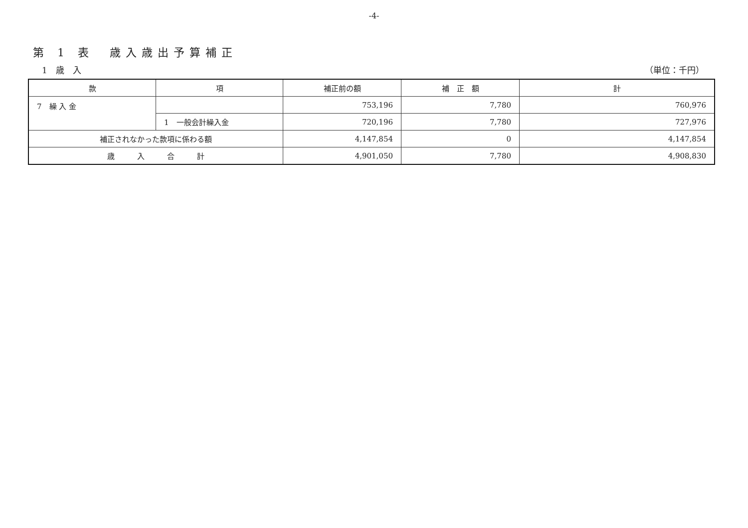-4-
第 1 表　歳入歳出予算補正
1　歳　入 （単位：千円）
| 款 | 項 | 補正前の額 | 補 正 額 | 計 |
| --- | --- | --- | --- | --- |
| 7 繰 入 金 | | 753,196 | 7,780 | 760,976 |
| | 1 一般会計繰入金 | 720,196 | 7,780 | 727,976 |
| 補正されなかった款項に係わる額 | | 4,147,854 | 0 | 4,147,854 |
| 歳 入 合 計 | | 4,901,050 | 7,780 | 4,908,830 |